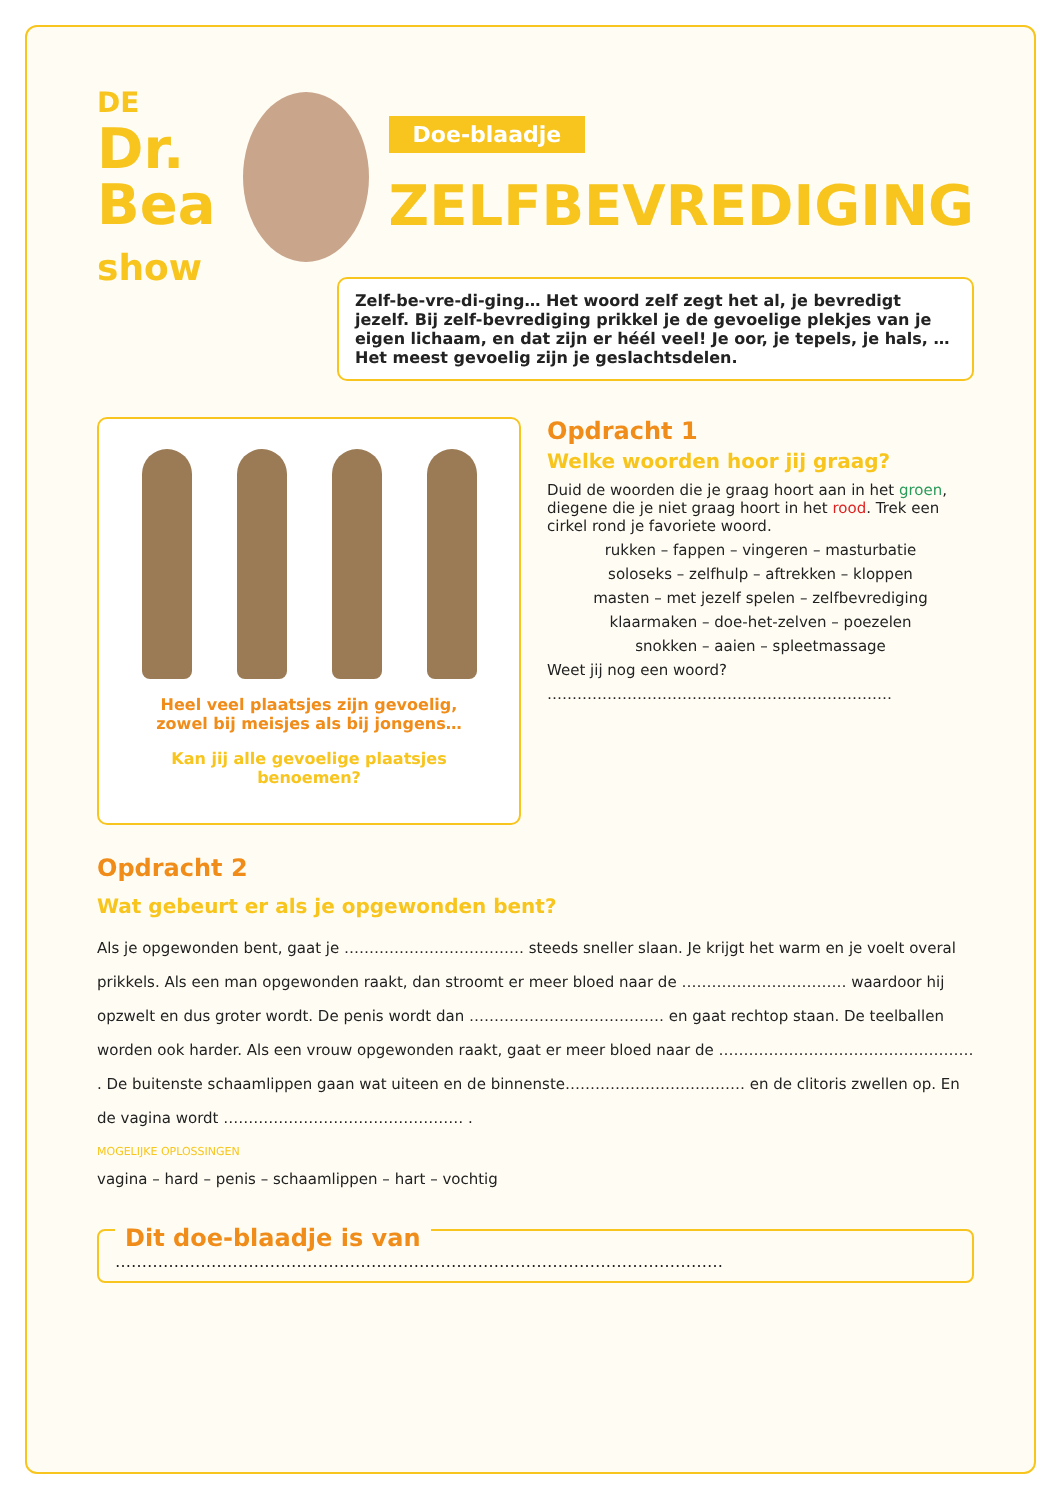DE Dr.
Bea
show
Doe-blaadje
ZELFBEVREDIGING
Zelf-be-vre-di-ging… Het woord zelf zegt het al, je bevredigt jezelf. Bij zelf-bevrediging prikkel je de gevoelige plekjes van je eigen lichaam, en dat zijn er héél veel! Je oor, je tepels, je hals, … Het meest gevoelig zijn je geslachtsdelen.
Heel veel plaatsjes zijn gevoelig,
zowel bij meisjes als bij jongens…
Kan jij alle gevoelige plaatsjes benoemen?
Opdracht 1
Welke woorden hoor jij graag?
Duid de woorden die je graag hoort aan in het groen, diegene die je niet graag hoort in het rood. Trek een cirkel rond je favoriete woord.
rukken – fappen – vingeren – masturbatie
soloseks – zelfhulp – aftrekken – kloppen
masten – met jezelf spelen – zelfbevrediging
klaarmaken – doe-het-zelven – poezelen
snokken – aaien – spleetmassage
Weet jij nog een woord?
……………………………………………………………
Opdracht 2
Wat gebeurt er als je opgewonden bent?
Als je opgewonden bent, gaat je ……………………………… steeds sneller slaan. Je krijgt het warm en je voelt overal prikkels. Als een man opgewonden raakt, dan stroomt er meer bloed naar de …………………………… waardoor hij opzwelt en dus groter wordt. De penis wordt dan ………………………………… en gaat rechtop staan. De teelballen worden ook harder. Als een vrouw opgewonden raakt, gaat er meer bloed naar de …………………………………………… . De buitenste schaamlippen gaan wat uiteen en de binnenste……………………………… en de clitoris zwellen op. En de vagina wordt ………………………………………… .
MOGELIJKE OPLOSSINGEN
vagina – hard – penis – schaamlippen – hart – vochtig
Dit doe-blaadje is van
……………………………………………………………………………………………………